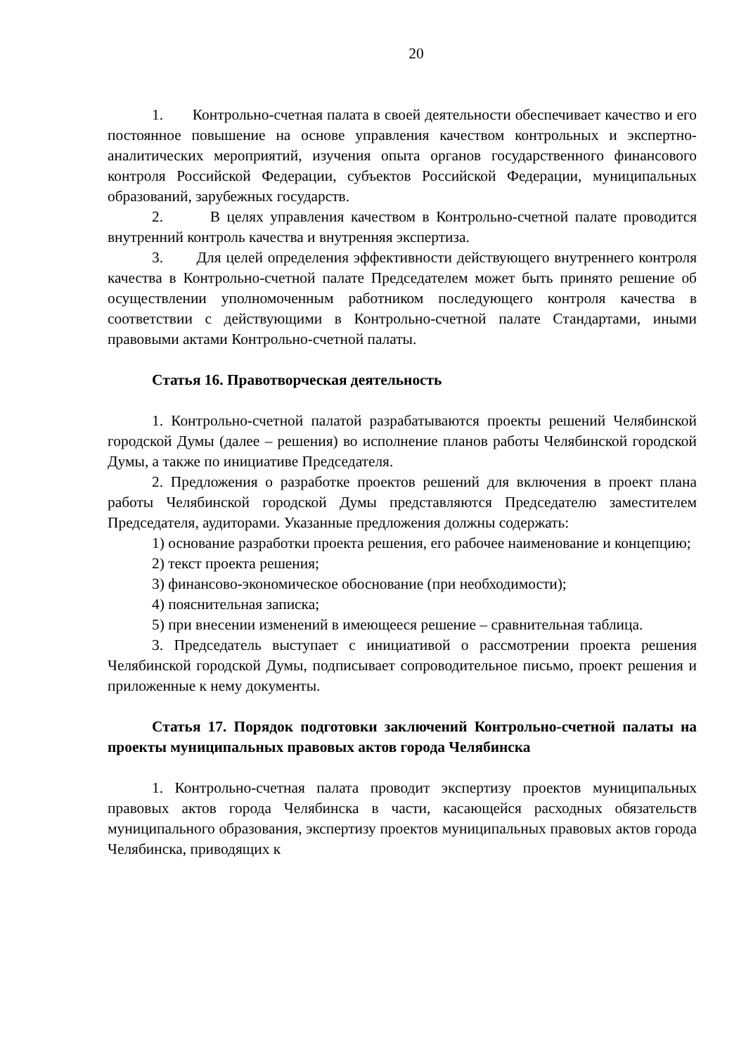20
1. Контрольно-счетная палата в своей деятельности обеспечивает качество и его постоянное повышение на основе управления качеством контрольных и экспертно-аналитических мероприятий, изучения опыта органов государственного финансового контроля Российской Федерации, субъектов Российской Федерации, муниципальных образований, зарубежных государств.
2. В целях управления качеством в Контрольно-счетной палате проводится внутренний контроль качества и внутренняя экспертиза.
3. Для целей определения эффективности действующего внутреннего контроля качества в Контрольно-счетной палате Председателем может быть принято решение об осуществлении уполномоченным работником последующего контроля качества в соответствии с действующими в Контрольно-счетной палате Стандартами, иными правовыми актами Контрольно-счетной палаты.
Статья 16. Правотворческая деятельность
1. Контрольно-счетной палатой разрабатываются проекты решений Челябинской городской Думы (далее – решения) во исполнение планов работы Челябинской городской Думы, а также по инициативе Председателя.
2. Предложения о разработке проектов решений для включения в проект плана работы Челябинской городской Думы представляются Председателю заместителем Председателя, аудиторами. Указанные предложения должны содержать:
1) основание разработки проекта решения, его рабочее наименование и концепцию;
2) текст проекта решения;
3) финансово-экономическое обоснование (при необходимости);
4) пояснительная записка;
5) при внесении изменений в имеющееся решение – сравнительная таблица.
3. Председатель выступает с инициативой о рассмотрении проекта решения Челябинской городской Думы, подписывает сопроводительное письмо, проект решения и приложенные к нему документы.
Статья 17. Порядок подготовки заключений Контрольно-счетной палаты на проекты муниципальных правовых актов города Челябинска
1. Контрольно-счетная палата проводит экспертизу проектов муниципальных правовых актов города Челябинска в части, касающейся расходных обязательств муниципального образования, экспертизу проектов муниципальных правовых актов города Челябинска, приводящих к